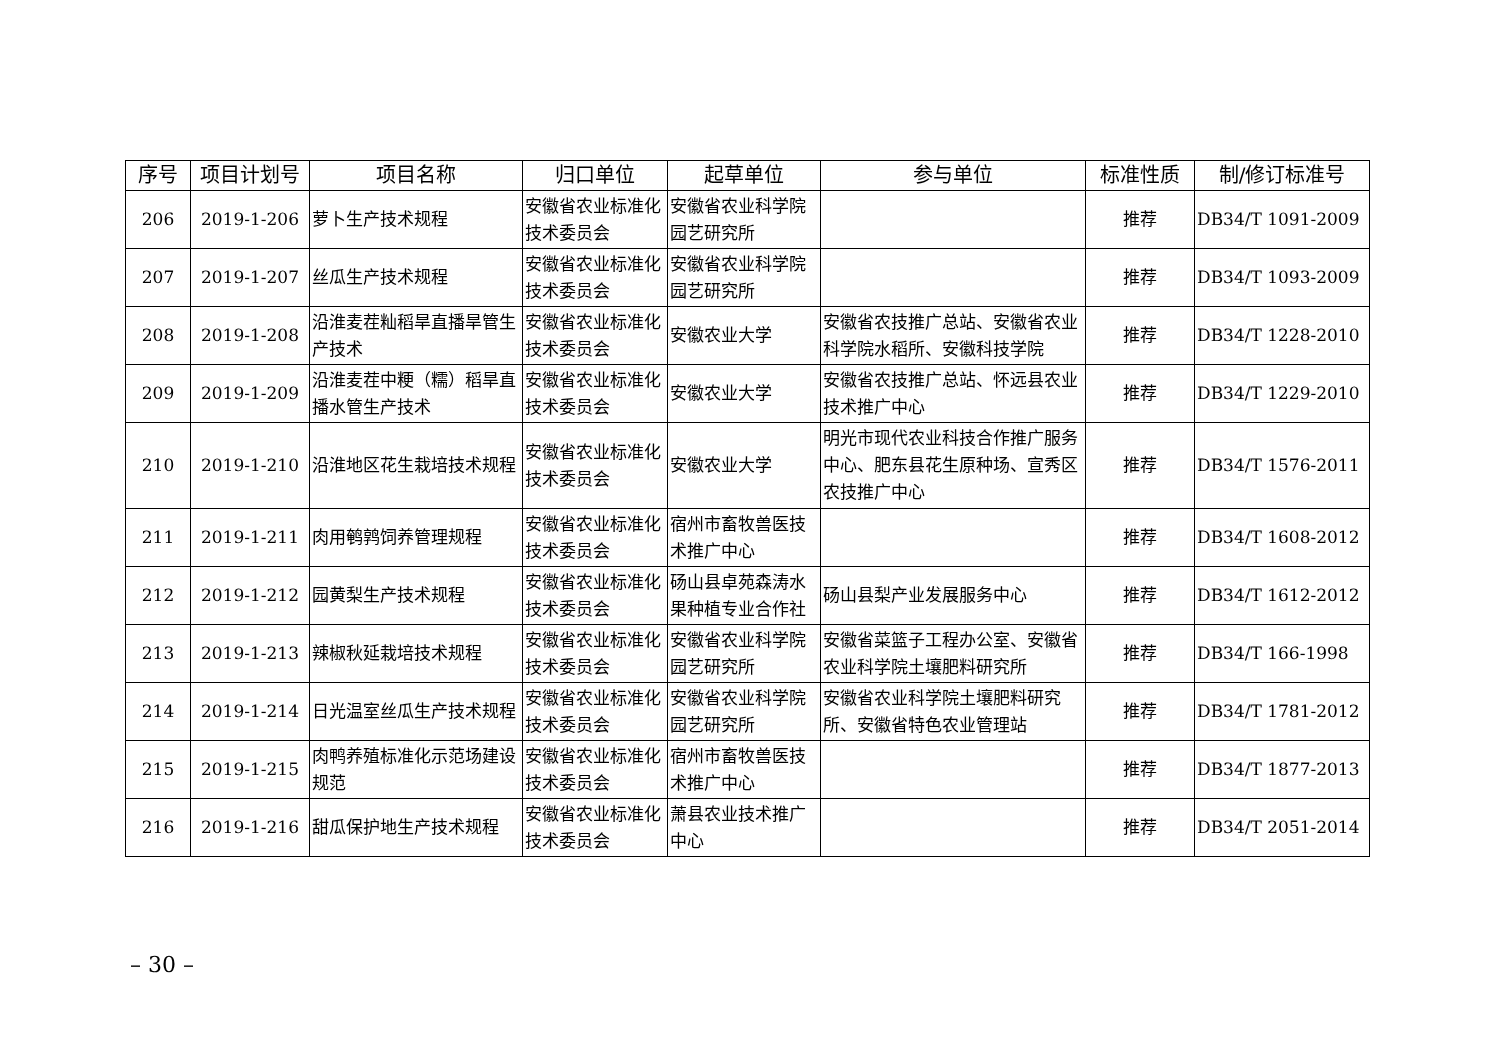| 序号 | 项目计划号 | 项目名称 | 归口单位 | 起草单位 | 参与单位 | 标准性质 | 制/修订标准号 |
| --- | --- | --- | --- | --- | --- | --- | --- |
| 206 | 2019-1-206 | 萝卜生产技术规程 | 安徽省农业标准化技术委员会 | 安徽省农业科学院园艺研究所 | | 推荐 | DB34/T 1091-2009 |
| 207 | 2019-1-207 | 丝瓜生产技术规程 | 安徽省农业标准化技术委员会 | 安徽省农业科学院园艺研究所 | | 推荐 | DB34/T 1093-2009 |
| 208 | 2019-1-208 | 沿淮麦茬籼稻旱直播旱管生产技术 | 安徽省农业标准化技术委员会 | 安徽农业大学 | 安徽省农技推广总站、安徽省农业科学院水稻所、安徽科技学院 | 推荐 | DB34/T 1228-2010 |
| 209 | 2019-1-209 | 沿淮麦茬中粳（糯）稻旱直播水管生产技术 | 安徽省农业标准化技术委员会 | 安徽农业大学 | 安徽省农技推广总站、怀远县农业技术推广中心 | 推荐 | DB34/T 1229-2010 |
| 210 | 2019-1-210 | 沿淮地区花生栽培技术规程 | 安徽省农业标准化技术委员会 | 安徽农业大学 | 明光市现代农业科技合作推广服务中心、肥东县花生原种场、宣秀区农技推广中心 | 推荐 | DB34/T 1576-2011 |
| 211 | 2019-1-211 | 肉用鹌鹑饲养管理规程 | 安徽省农业标准化技术委员会 | 宿州市畜牧兽医技术推广中心 | | 推荐 | DB34/T 1608-2012 |
| 212 | 2019-1-212 | 园黄梨生产技术规程 | 安徽省农业标准化技术委员会 | 砀山县卓苑森涛水果种植专业合作社 | 砀山县梨产业发展服务中心 | 推荐 | DB34/T 1612-2012 |
| 213 | 2019-1-213 | 辣椒秋延栽培技术规程 | 安徽省农业标准化技术委员会 | 安徽省农业科学院园艺研究所 | 安徽省菜篮子工程办公室、安徽省农业科学院土壤肥料研究所 | 推荐 | DB34/T 166-1998 |
| 214 | 2019-1-214 | 日光温室丝瓜生产技术规程 | 安徽省农业标准化技术委员会 | 安徽省农业科学院园艺研究所 | 安徽省农业科学院土壤肥料研究所、安徽省特色农业管理站 | 推荐 | DB34/T 1781-2012 |
| 215 | 2019-1-215 | 肉鸭养殖标准化示范场建设规范 | 安徽省农业标准化技术委员会 | 宿州市畜牧兽医技术推广中心 | | 推荐 | DB34/T 1877-2013 |
| 216 | 2019-1-216 | 甜瓜保护地生产技术规程 | 安徽省农业标准化技术委员会 | 萧县农业技术推广中心 | | 推荐 | DB34/T 2051-2014 |
– 30 –